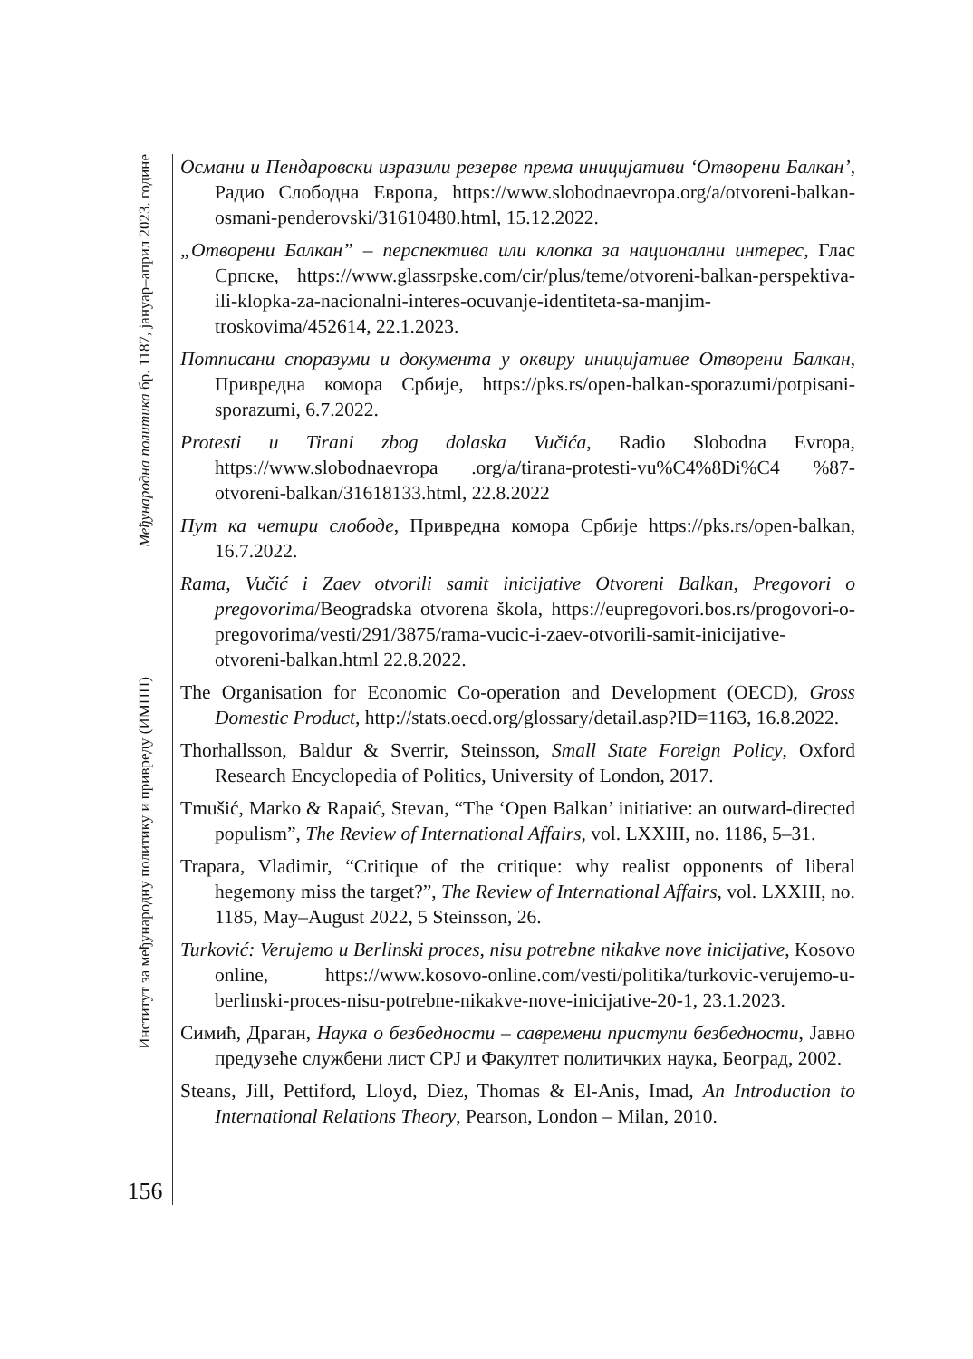Међународна политика бр. 1187, јануар–април 2023. године
Институт за међународну политику и привреду (ИМПП)
156
Османи и Пендаровски изразили резерве према иницијативи ‘Отворени Балкан’, Радио Слободна Европа, https://www.slobodnaevropa.org/a/otvoreni-balkan-osmani-penderovski/31610480.html, 15.12.2022.
„Отворени Балкан” – перспектива или клопка за национални интерес, Глас Српске, https://www.glassrpske.com/cir/plus/teme/otvoreni-balkan-perspektiva-ili-klopka-za-nacionalni-interes-ocuvanje-identiteta-sa-manjim-troskovima/452614, 22.1.2023.
Потписани споразуми и документа у оквиру иницијативе Отворени Балкан, Привредна комора Србије, https://pks.rs/open-balkan-sporazumi/potpisani-sporazumi, 6.7.2022.
Protesti u Tirani zbog dolaska Vučića, Radio Slobodna Evropa, https://www.slobodnaevropa .org/a/tirana-protesti-vu%C4%8Di%C4 %87-otvoreni-balkan/31618133.html, 22.8.2022
Пут ка четири слободе, Привредна комора Србије https://pks.rs/open-balkan, 16.7.2022.
Rama, Vučić i Zaev otvorili samit inicijative Otvoreni Balkan, Pregovori o pregovorima/Beogradska otvorena škola, https://eupregovori.bos.rs/progovori-o-pregovorima/vesti/291/3875/rama-vucic-i-zaev-otvorili-samit-inicijative-otvoreni-balkan.html 22.8.2022.
The Organisation for Economic Co-operation and Development (OECD), Gross Domestic Product, http://stats.oecd.org/glossary/detail.asp?ID=1163, 16.8.2022.
Thorhallsson, Baldur & Sverrir, Steinsson, Small State Foreign Policy, Oxford Research Encyclopedia of Politics, University of London, 2017.
Tmušić, Marko & Rapaić, Stevan, “The ‘Open Balkan’ initiative: an outward-directed populism”, The Review of International Affairs, vol. LXXIII, no. 1186, 5–31.
Trapara, Vladimir, “Critique of the critique: why realist opponents of liberal hegemony miss the target?”, The Review of International Affairs, vol. LXXIII, no. 1185, May–August 2022, 5 Steinsson, 26.
Turković: Verujemo u Berlinski proces, nisu potrebne nikakve nove inicijative, Kosovo online, https://www.kosovo-online.com/vesti/politika/turkovic-verujemo-u-berlinski-proces-nisu-potrebne-nikakve-nove-inicijative-20-1, 23.1.2023.
Симић, Драган, Наука о безбедности – савремени приступи безбедности, Јавно предузеће службени лист СРЈ и Факултет политичких наука, Београд, 2002.
Steans, Jill, Pettiford, Lloyd, Diez, Thomas & El-Anis, Imad, An Introduction to International Relations Theory, Pearson, London – Milan, 2010.